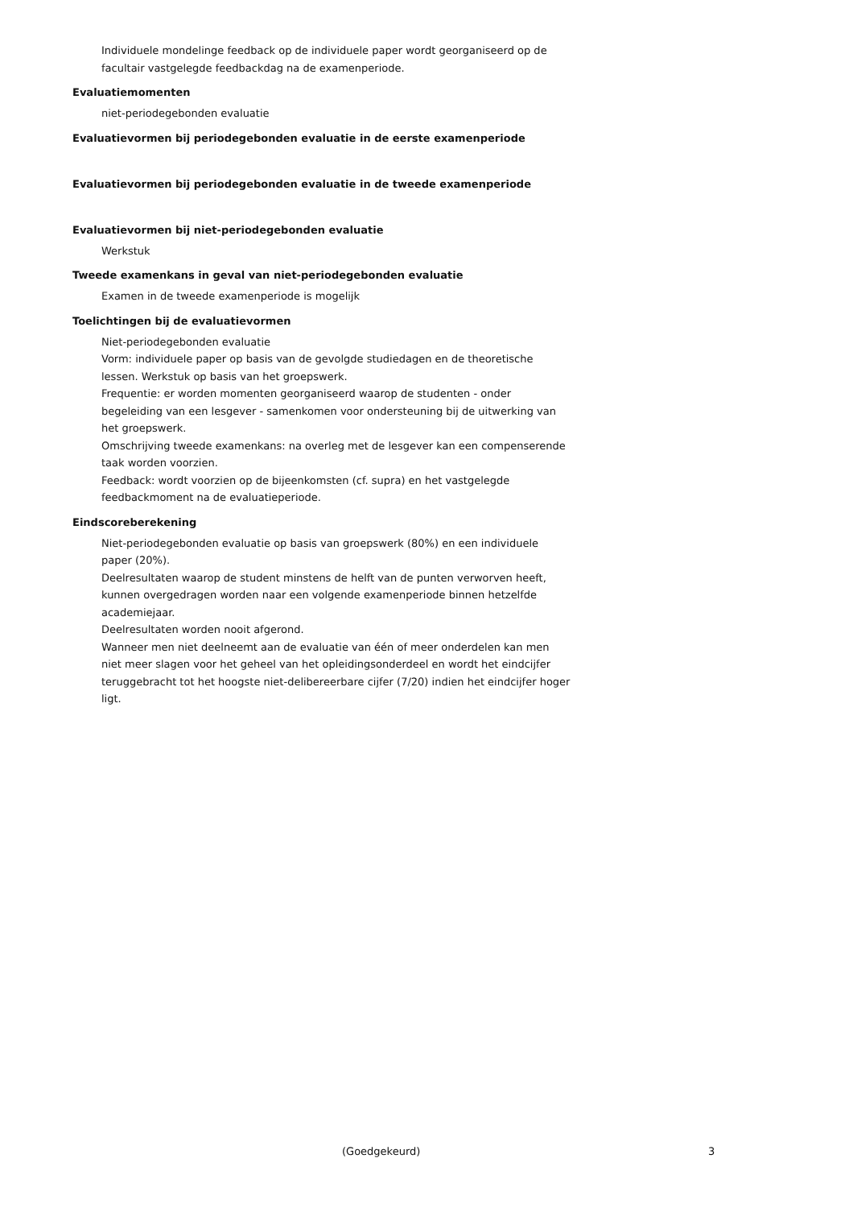Individuele mondelinge feedback op de individuele paper wordt georganiseerd op de facultair vastgelegde feedbackdag na de examenperiode.
Evaluatiemomenten
niet-periodegebonden evaluatie
Evaluatievormen bij periodegebonden evaluatie in de eerste examenperiode
Evaluatievormen bij periodegebonden evaluatie in de tweede examenperiode
Evaluatievormen bij niet-periodegebonden evaluatie
Werkstuk
Tweede examenkans in geval van niet-periodegebonden evaluatie
Examen in de tweede examenperiode is mogelijk
Toelichtingen bij de evaluatievormen
Niet-periodegebonden evaluatie
Vorm: individuele paper op basis van de gevolgde studiedagen en de theoretische
lessen. Werkstuk op basis van het groepswerk.
Frequentie: er worden momenten georganiseerd waarop de studenten - onder begeleiding van een lesgever - samenkomen voor ondersteuning bij de uitwerking van het groepswerk.
Omschrijving tweede examenkans: na overleg met de lesgever kan een compenserende taak worden voorzien.
Feedback: wordt voorzien op de bijeenkomsten (cf. supra) en het vastgelegde
feedbackmoment na de evaluatieperiode.
Eindscoreberekening
Niet-periodegebonden evaluatie op basis van groepswerk (80%) en een individuele paper (20%).
Deelresultaten waarop de student minstens de helft van de punten verworven heeft, kunnen overgedragen worden naar een volgende examenperiode binnen hetzelfde academiejaar.
Deelresultaten worden nooit afgerond.
Wanneer men niet deelneemt aan de evaluatie van één of meer onderdelen kan men niet meer slagen voor het geheel van het opleidingsonderdeel en wordt het eindcijfer teruggebracht tot het hoogste niet-delibereerbare cijfer (7/20) indien het eindcijfer hoger ligt.
(Goedgekeurd) 3